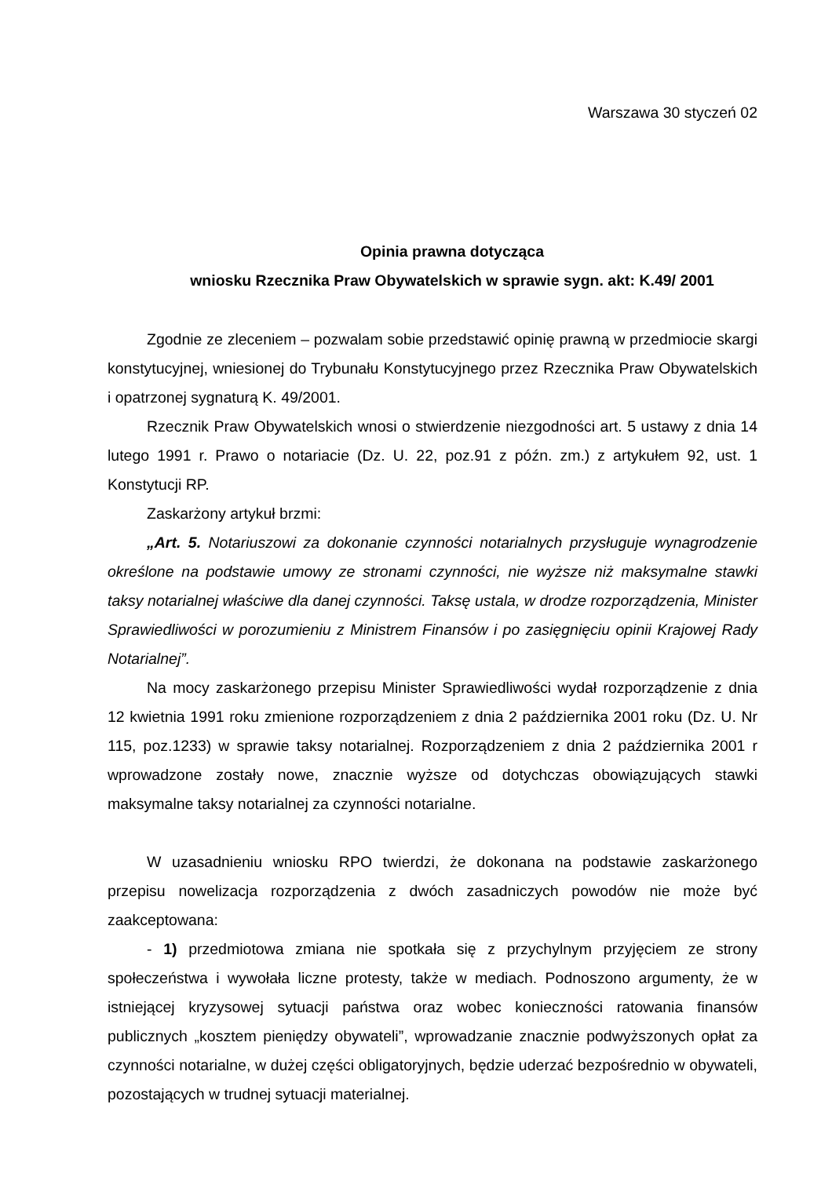Warszawa 30 styczeń 02
Opinia prawna dotycząca
wniosku Rzecznika Praw Obywatelskich w sprawie sygn. akt: K.49/ 2001
Zgodnie ze zleceniem – pozwalam sobie przedstawić opinię prawną w przedmiocie skargi konstytucyjnej, wniesionej do Trybunału Konstytucyjnego przez Rzecznika Praw Obywatelskich i opatrzonej sygnaturą K. 49/2001.
Rzecznik Praw Obywatelskich wnosi o stwierdzenie niezgodności art. 5 ustawy z dnia 14 lutego 1991 r. Prawo o notariacie (Dz. U. 22, poz.91 z późn. zm.) z artykułem 92, ust. 1 Konstytucji RP.
Zaskarżony artykuł brzmi:
„Art. 5. Notariuszowi za dokonanie czynności notarialnych przysługuje wynagrodzenie określone na podstawie umowy ze stronami czynności, nie wyższe niż maksymalne stawki taksy notarialnej właściwe dla danej czynności. Taksę ustala, w drodze rozporządzenia, Minister Sprawiedliwości w porozumieniu z Ministrem Finansów i po zasięgnięciu opinii Krajowej Rady Notarialnej”.
Na mocy zaskarżonego przepisu Minister Sprawiedliwości wydał rozporządzenie z dnia 12 kwietnia 1991 roku zmienione rozporządzeniem z dnia 2 października 2001 roku (Dz. U. Nr 115, poz.1233) w sprawie taksy notarialnej. Rozporządzeniem z dnia 2 października 2001 r wprowadzone zostały nowe, znacznie wyższe od dotychczas obowiązujących stawki maksymalne taksy notarialnej za czynności notarialne.
W uzasadnieniu wniosku RPO twierdzi, że dokonana na podstawie zaskarżonego przepisu nowelizacja rozporządzenia z dwóch zasadniczych powodów nie może być zaakceptowana:
- 1) przedmiotowa zmiana nie spotkała się z przychylnym przyjęciem ze strony społeczeństwa i wywołała liczne protesty, także w mediach. Podnoszono argumenty, że w istniejącej kryzysowej sytuacji państwa oraz wobec konieczności ratowania finansów publicznych „kosztem pieniędzy obywateli”, wprowadzanie znacznie podwyższonych opłat za czynności notarialne, w dużej części obligatoryjnych, będzie uderzać bezpośrednio w obywateli, pozostających w trudnej sytuacji materialnej.